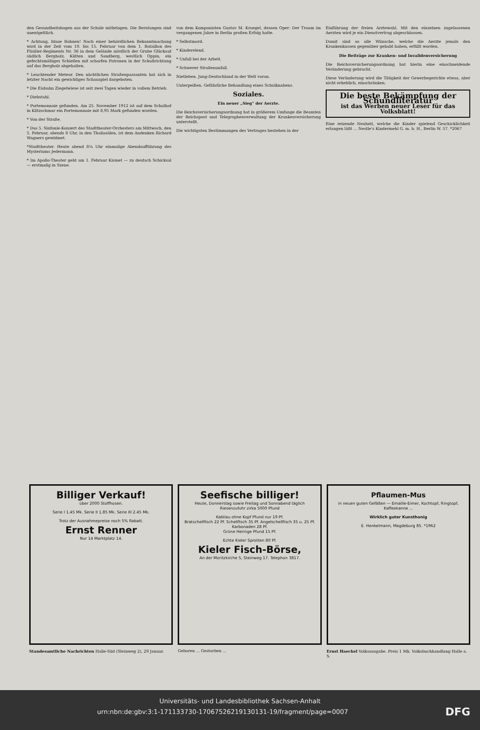den Gesundheitsbogen aus der Schule mitbringen. Die Beratungen sind unentgeltlich.
* Achtung, blaue Bohnen! Nach einer behördlichen Bekanntmachung wird in der Zeit vom 10. bis 15. Februar von dem 1. Bataillon des Füsilier-Regiments Nr. 36 in dem Gelände nördlich der Grube Glückauf südlich Bergholz, Kütten und Sandberg, westlich Oppin, ein gefechtsmäßiges Schießen mit scharfen Patronen in der Schußrichtung auf das Bergholz abgehalten.
* Leuchtender Meteor. Den nächtlichen Straßenpassanten hat sich in letzter Nacht ein gewichtiges Schauspiel dargeboten.
* Die Eisbahn Ziegelwiese ist seit zwei Tagen wieder in vollem Betrieb.
* Diebstahl.
* Portemonnaie gefunden. Am 25. November 1912 ist auf dem Schulhof in Klitzschmar ein Portemonnaie mit 8,95 Mark gefunden worden.
* Von der Straße.
* Das 5. Sinfonie-Konzert des Stadttheater-Orchesters am Mittwoch, den 5. Februar, abends 8 Uhr, in den Thaliasälen, ist dem Andenken Richard Wagners gewidmet.
*Stadttheater. Heute abend 8¼ Uhr einmalige Abendaufführung des Mysteriums Jedermann.
* Im Apollo-Theater geht am 1. Februar Kismet — zu deutsch Schicksal — erstmalig in Szene.
von dem Komponisten Gustav M. Kraegel, dessen Oper: Der Traum im vergangenen Jahre in Berlin großen Erfolg hatte.
* Selbstmord.
* Kinderelend.
* Unfall bei der Arbeit.
* Schwerer Straßenunfall.
Nietleben. Jung-Deutschland in der Welt voran.
Unterpeißen. Gefährliche Behandlung eines Schulknabens.
Soziales.
Ein neuer „Sieg" der Aerzte.
Die Reichsversicherungsordnung hat in größerem Umfange die Beamten der Reichspost und Telegraphenverwaltung der Krankenversicherung unterstellt.
Die wichtigsten Bestimmungen des Vertrages bestehen in der
Einführung der freien Arztewahl. Mit den einzelnen zugelassenen Aerzten wird je ein Dienstvertrag abgeschlossen.
Damit sind so alle Wünsche, welche die Aerzte jemals den Krankenkassen gegenüber gehabt haben, erfüllt worden.
Die Beiträge zur Kranken- und Invalidenversicherung
Die Reichsversicherungsordnung hat hierin eine einschneidende Veränderung gebracht.
Diese Veränderung wird die Tätigkeit der Gewerbegerichte etwas, aber nicht erheblich, einschränken.
Die beste Bekämpfung der Schundliteratur
ist das Werben neuer Leser für das Volksblatt!
Eine reizende Neuheit, welche die Kinder spielend Geschicklichkeit erlangen läßt ... Nestle's Kindermehl G. m. b. H., Berlin W. 57. *2067
Billiger Verkauf!
über 2000 Stoffhosen.
Serie I 1.45 Mk. Serie II 1.85 Mk. Serie III 2.45 Mk.
Trotz der Ausnahmepreise noch 5% Rabatt.
Ernst Renner
Nur 14 Marktplatz 14.
Seefische billiger!
Heute, Donnerstag sowie Freitag und Sonnabend täglich Riesenzufuhr zirka 5000 Pfund
Kabliau ohne Kopf Pfund nur 19 Pf.
Bratschellfisch 22 Pf. Schellfisch 35 Pf. Angelschellfisch 35 u. 25 Pf. Karbonaden 28 Pf.
Grüne Heringe Pfund 15 Pf.
Echte Kieler Sprotten 80 Pf.
Kieler Fisch-Börse,
An der Moritzkirche 5, Steinweg 17. Telephon 3817.
Pflaumen-Mus
in neuen guten Gefäßen — Emaille-Eimer, Kochtopf, Ringtopf, Kaffeekanne ...
Wirklich guter Kunsthonig
E. Henkelmann, Magdeburg 85. *1962
Standesamtliche Nachrichten Halle-Süd (Steinweg 2), 29 Januar.
Geboren ... Gestorben ... Ernst Haeckel Volksausgabe. Preis 1 Mk. Volksbuchhandlung Halle a. S.
Universitäts- und Landesbibliothek Sachsen-Anhalt
urn:nbn:de:gbv:3:1-171133730-17067526219130131-19/fragment/page=0007 DFG